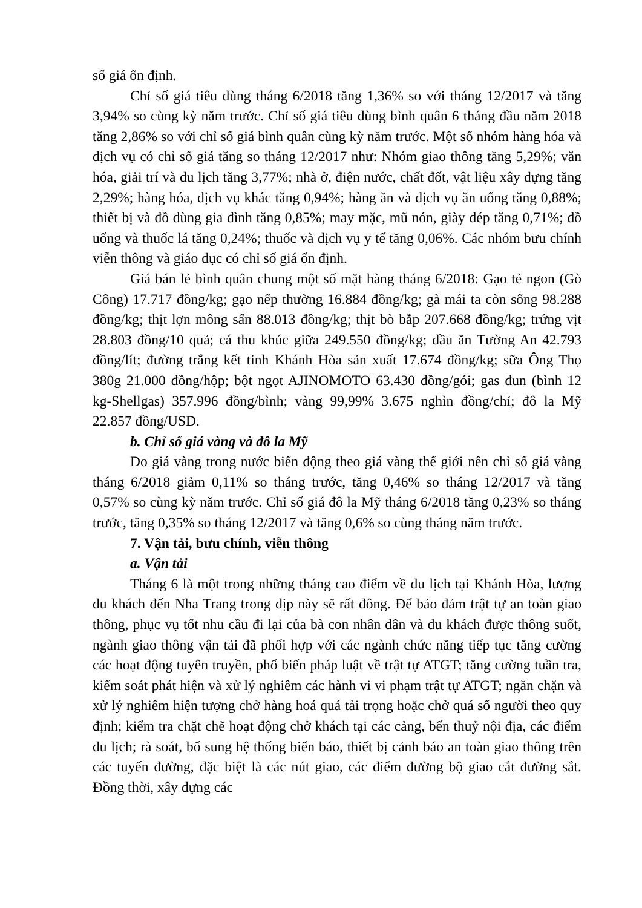số giá ổn định.
Chỉ số giá tiêu dùng tháng 6/2018 tăng 1,36% so với tháng 12/2017 và tăng 3,94% so cùng kỳ năm trước. Chỉ số giá tiêu dùng bình quân 6 tháng đầu năm 2018 tăng 2,86% so với chỉ số giá bình quân cùng kỳ năm trước. Một số nhóm hàng hóa và dịch vụ có chỉ số giá tăng so tháng 12/2017 như: Nhóm giao thông tăng 5,29%; văn hóa, giải trí và du lịch tăng 3,77%; nhà ở, điện nước, chất đốt, vật liệu xây dựng tăng 2,29%; hàng hóa, dịch vụ khác tăng 0,94%; hàng ăn và dịch vụ ăn uống tăng 0,88%; thiết bị và đồ dùng gia đình tăng 0,85%; may mặc, mũ nón, giày dép tăng 0,71%; đồ uống và thuốc lá tăng 0,24%; thuốc và dịch vụ y tế tăng 0,06%. Các nhóm bưu chính viễn thông và giáo dục có chỉ số giá ổn định.
Giá bán lẻ bình quân chung một số mặt hàng tháng 6/2018: Gạo tẻ ngon (Gò Công) 17.717 đồng/kg; gạo nếp thường 16.884 đồng/kg; gà mái ta còn sống 98.288 đồng/kg; thịt lợn mông sấn 88.013 đồng/kg; thịt bò bắp 207.668 đồng/kg; trứng vịt 28.803 đồng/10 quả; cá thu khúc giữa 249.550 đồng/kg; dầu ăn Tường An 42.793 đồng/lít; đường trắng kết tinh Khánh Hòa sản xuất 17.674 đồng/kg; sữa Ông Thọ 380g 21.000 đồng/hộp; bột ngọt AJINOMOTO 63.430 đồng/gói; gas đun (bình 12 kg-Shellgas) 357.996 đồng/bình; vàng 99,99% 3.675 nghìn đồng/chỉ; đô la Mỹ 22.857 đồng/USD.
b. Chỉ số giá vàng và đô la Mỹ
Do giá vàng trong nước biến động theo giá vàng thế giới nên chỉ số giá vàng tháng 6/2018 giảm 0,11% so tháng trước, tăng 0,46% so tháng 12/2017 và tăng 0,57% so cùng kỳ năm trước. Chỉ số giá đô la Mỹ tháng 6/2018 tăng 0,23% so tháng trước, tăng 0,35% so tháng 12/2017 và tăng 0,6% so cùng tháng năm trước.
7. Vận tải, bưu chính, viễn thông
a. Vận tải
Tháng 6 là một trong những tháng cao điểm về du lịch tại Khánh Hòa, lượng du khách đến Nha Trang trong dịp này sẽ rất đông. Để bảo đảm trật tự an toàn giao thông, phục vụ tốt nhu cầu đi lại của bà con nhân dân và du khách được thông suốt, ngành giao thông vận tải đã phối hợp với các ngành chức năng tiếp tục tăng cường các hoạt động tuyên truyền, phổ biến pháp luật về trật tự ATGT; tăng cường tuần tra, kiểm soát phát hiện và xử lý nghiêm các hành vi vi phạm trật tự ATGT; ngăn chặn và xử lý nghiêm hiện tượng chở hàng hoá quá tải trọng hoặc chở quá số người theo quy định; kiểm tra chặt chẽ hoạt động chở khách tại các cảng, bến thuỷ nội địa, các điểm du lịch; rà soát, bổ sung hệ thống biển báo, thiết bị cảnh báo an toàn giao thông trên các tuyến đường, đặc biệt là các nút giao, các điểm đường bộ giao cắt đường sắt. Đồng thời, xây dựng các